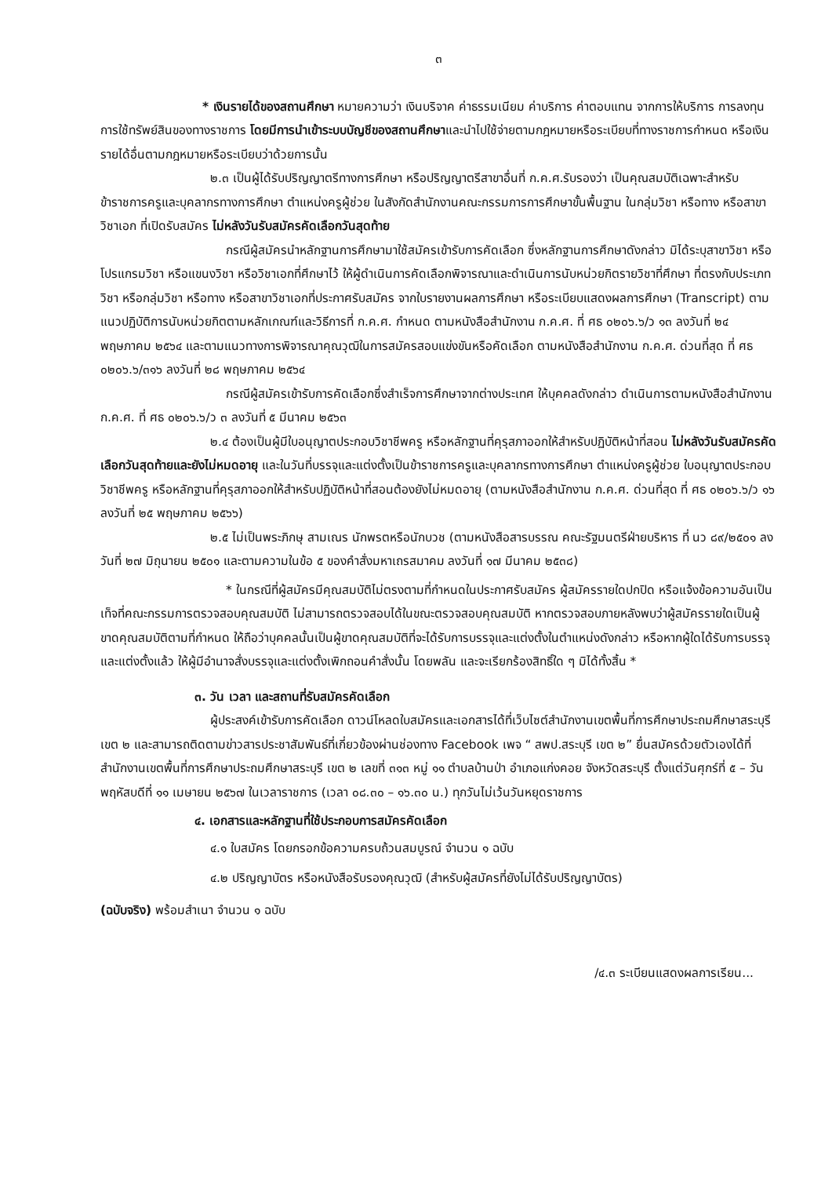๓
* เงินรายได้ของสถานศึกษา หมายความว่า เงินบริจาค ค่าธรรมเนียม ค่าบริการ ค่าตอบแทน จากการให้บริการ การลงทุน การใช้ทรัพย์สินของทางราชการ โดยมีการนำเข้าระบบบัญชีของสถานศึกษาและนำไปใช้จ่ายตามกฎหมายหรือระเบียบที่ทางราชการกำหนด หรือเงินรายได้อื่นตามกฎหมายหรือระเบียบว่าด้วยการนั้น
๒.๓ เป็นผู้ได้รับปริญญาตรีทางการศึกษา หรือปริญญาตรีสาขาอื่นที่ ก.ค.ศ.รับรองว่า เป็นคุณสมบัติเฉพาะสำหรับข้าราชการครูและบุคลากรทางการศึกษา ตำแหน่งครูผู้ช่วย ในสังกัดสำนักงานคณะกรรมการการศึกษาขั้นพื้นฐาน ในกลุ่มวิชา หรือทาง หรือสาขาวิชาเอก ที่เปิดรับสมัคร ไม่หลังวันรับสมัครคัดเลือกวันสุดท้าย
กรณีผู้สมัครนำหลักฐานการศึกษามาใช้สมัครเข้ารับการคัดเลือก ซึ่งหลักฐานการศึกษาดังกล่าว มิได้ระบุสาขาวิชา หรือโปรแกรมวิชา หรือแขนงวิชา หรือวิชาเอกที่ศึกษาไว้ ให้ผู้ดำเนินการคัดเลือกพิจารณาและดำเนินการนับหน่วยกิตรายวิชาที่ศึกษา ที่ตรงกับประเภทวิชา หรือกลุ่มวิชา หรือทาง หรือสาขาวิชาเอกที่ประกาศรับสมัคร จากใบรายงานผลการศึกษา หรือระเบียบแสดงผลการศึกษา (Transcript) ตามแนวปฏิบัติการนับหน่วยกิตตามหลักเกณฑ์และวิธีการที่ ก.ค.ศ. กำหนด ตามหนังสือสำนักงาน ก.ค.ศ. ที่ ศธ ๐๒๐๖.๖/ว ๑๓ ลงวันที่ ๒๔ พฤษภาคม ๒๕๖๔ และตามแนวทางการพิจารณาคุณวุฒิในการสมัครสอบแข่งขันหรือคัดเลือก ตามหนังสือสำนักงาน ก.ค.ศ. ด่วนที่สุด ที่ ศธ ๐๒๐๖.๖/๓๑๖ ลงวันที่ ๒๘ พฤษภาคม ๒๕๖๔
กรณีผู้สมัครเข้ารับการคัดเลือกซึ่งสำเร็จการศึกษาจากต่างประเทศ ให้บุคคลดังกล่าว ดำเนินการตามหนังสือสำนักงาน ก.ค.ศ. ที่ ศธ ๐๒๐๖.๖/ว ๓ ลงวันที่ ๕ มีนาคม ๒๕๖๓
๒.๔ ต้องเป็นผู้มีใบอนุญาตประกอบวิชาชีพครู หรือหลักฐานที่คุรุสภาออกให้สำหรับปฏิบัติหน้าที่สอน ไม่หลังวันรับสมัครคัดเลือกวันสุดท้ายและยังไม่หมดอายุ และในวันที่บรรจุและแต่งตั้งเป็นข้าราชการครูและบุคลากรทางการศึกษา ตำแหน่งครูผู้ช่วย ใบอนุญาตประกอบวิชาชีพครู หรือหลักฐานที่คุรุสภาออกให้สำหรับปฏิบัติหน้าที่สอนต้องยังไม่หมดอายุ (ตามหนังสือสำนักงาน ก.ค.ศ. ด่วนที่สุด ที่ ศธ ๐๒๐๖.๖/ว ๑๖ ลงวันที่ ๒๕ พฤษภาคม ๒๕๖๖)
๒.๕ ไม่เป็นพระภิกษุ สามเณร นักพรตหรือนักบวช (ตามหนังสือสารบรรณ คณะรัฐมนตรีฝ่ายบริหาร ที่ นว ๘๙/๒๕๐๑ ลงวันที่ ๒๗ มิถุนายน ๒๕๐๑ และตามความในข้อ ๕ ของคำสั่งมหาเถรสมาคม ลงวันที่ ๑๗ มีนาคม ๒๕๓๘)
* ในกรณีที่ผู้สมัครมีคุณสมบัติไม่ตรงตามที่กำหนดในประกาศรับสมัคร ผู้สมัครรายใดปกปิด หรือแจ้งข้อความอันเป็นเท็จที่คณะกรรมการตรวจสอบคุณสมบัติ ไม่สามารถตรวจสอบได้ในขณะตรวจสอบคุณสมบัติ หากตรวจสอบภายหลังพบว่าผู้สมัครรายใดเป็นผู้ขาดคุณสมบัติตามที่กำหนด ให้ถือว่าบุคคลนั้นเป็นผู้ขาดคุณสมบัติที่จะได้รับการบรรจุและแต่งตั้งในตำแหน่งดังกล่าว หรือหากผู้ใดได้รับการบรรจุและแต่งตั้งแล้ว ให้ผู้มีอำนาจสั่งบรรจุและแต่งตั้งเพิกถอนคำสั่งนั้น โดยพลัน และจะเรียกร้องสิทธิ์ใด ๆ มิได้ทั้งสิ้น *
๓. วัน เวลา และสถานที่รับสมัครคัดเลือก
ผู้ประสงค์เข้ารับการคัดเลือก ดาวน์โหลดใบสมัครและเอกสารได้ที่เว็บไซต์สำนักงานเขตพื้นที่การศึกษาประถมศึกษาสระบุรี เขต ๒ และสามารถติดตามข่าวสารประชาสัมพันธ์ที่เกี่ยวข้องผ่านช่องทาง Facebook เพจ “ สพป.สระบุรี เขต ๒” ยื่นสมัครด้วยตัวเองได้ที่สำนักงานเขตพื้นที่การศึกษาประถมศึกษาสระบุรี เขต ๒ เลขที่ ๓๑๓ หมู่ ๑๑ ตำบลบ้านป่า อำเภอแก่งคอย จังหวัดสระบุรี ตั้งแต่วันศุกร์ที่ ๕ – วันพฤหัสบดีที่ ๑๑ เมษายน ๒๕๖๗ ในเวลาราชการ (เวลา ๐๘.๓๐ – ๑๖.๓๐ น.) ทุกวันไม่เว้นวันหยุดราชการ
๔. เอกสารและหลักฐานที่ใช้ประกอบการสมัครคัดเลือก
๔.๑ ใบสมัคร โดยกรอกข้อความครบถ้วนสมบูรณ์ จำนวน ๑ ฉบับ
๔.๒ ปริญญาบัตร หรือหนังสือรับรองคุณวุฒิ (สำหรับผู้สมัครที่ยังไม่ได้รับปริญญาบัตร)
(ฉบับจริง) พร้อมสำเนา จำนวน ๑ ฉบับ
/๔.๓ ระเบียนแสดงผลการเรียน...